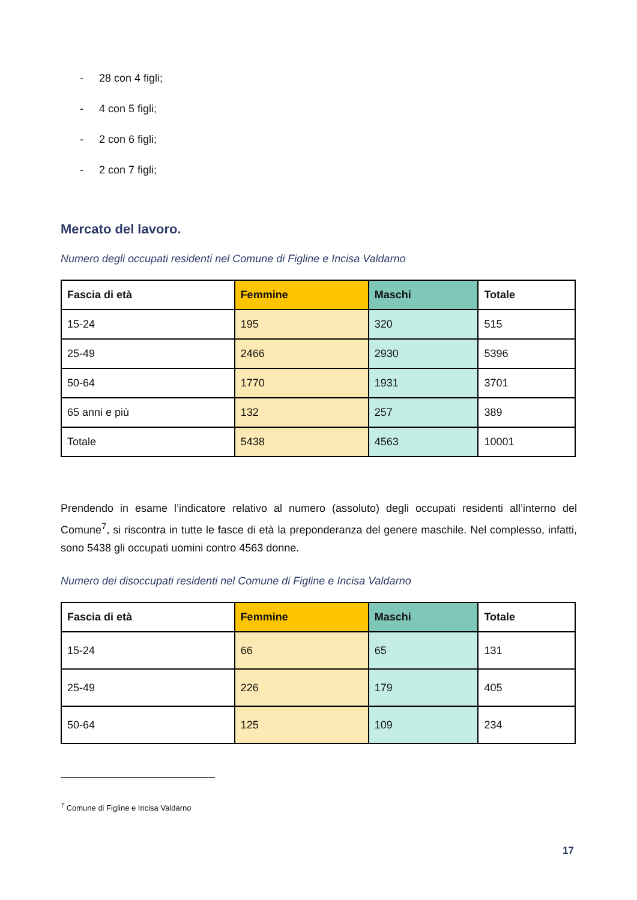- 28 con 4 figli;
- 4 con 5 figli;
- 2 con 6 figli;
- 2 con 7 figli;
Mercato del lavoro.
Numero degli occupati residenti nel Comune di Figline e Incisa Valdarno
| Fascia di età | Femmine | Maschi | Totale |
| --- | --- | --- | --- |
| 15-24 | 195 | 320 | 515 |
| 25-49 | 2466 | 2930 | 5396 |
| 50-64 | 1770 | 1931 | 3701 |
| 65 anni e più | 132 | 257 | 389 |
| Totale | 5438 | 4563 | 10001 |
Prendendo in esame l’indicatore relativo al numero (assoluto) degli occupati residenti all’interno del Comune<sup>7</sup>, si riscontra in tutte le fasce di età la preponderanza del genere maschile. Nel complesso, infatti, sono 5438 gli occupati uomini contro 4563 donne.
Numero dei disoccupati residenti nel Comune di Figline e Incisa Valdarno
| Fascia di età | Femmine | Maschi | Totale |
| --- | --- | --- | --- |
| 15-24 | 66 | 65 | 131 |
| 25-49 | 226 | 179 | 405 |
| 50-64 | 125 | 109 | 234 |
<sup>7</sup> Comune di Figline e Incisa Valdarno
17